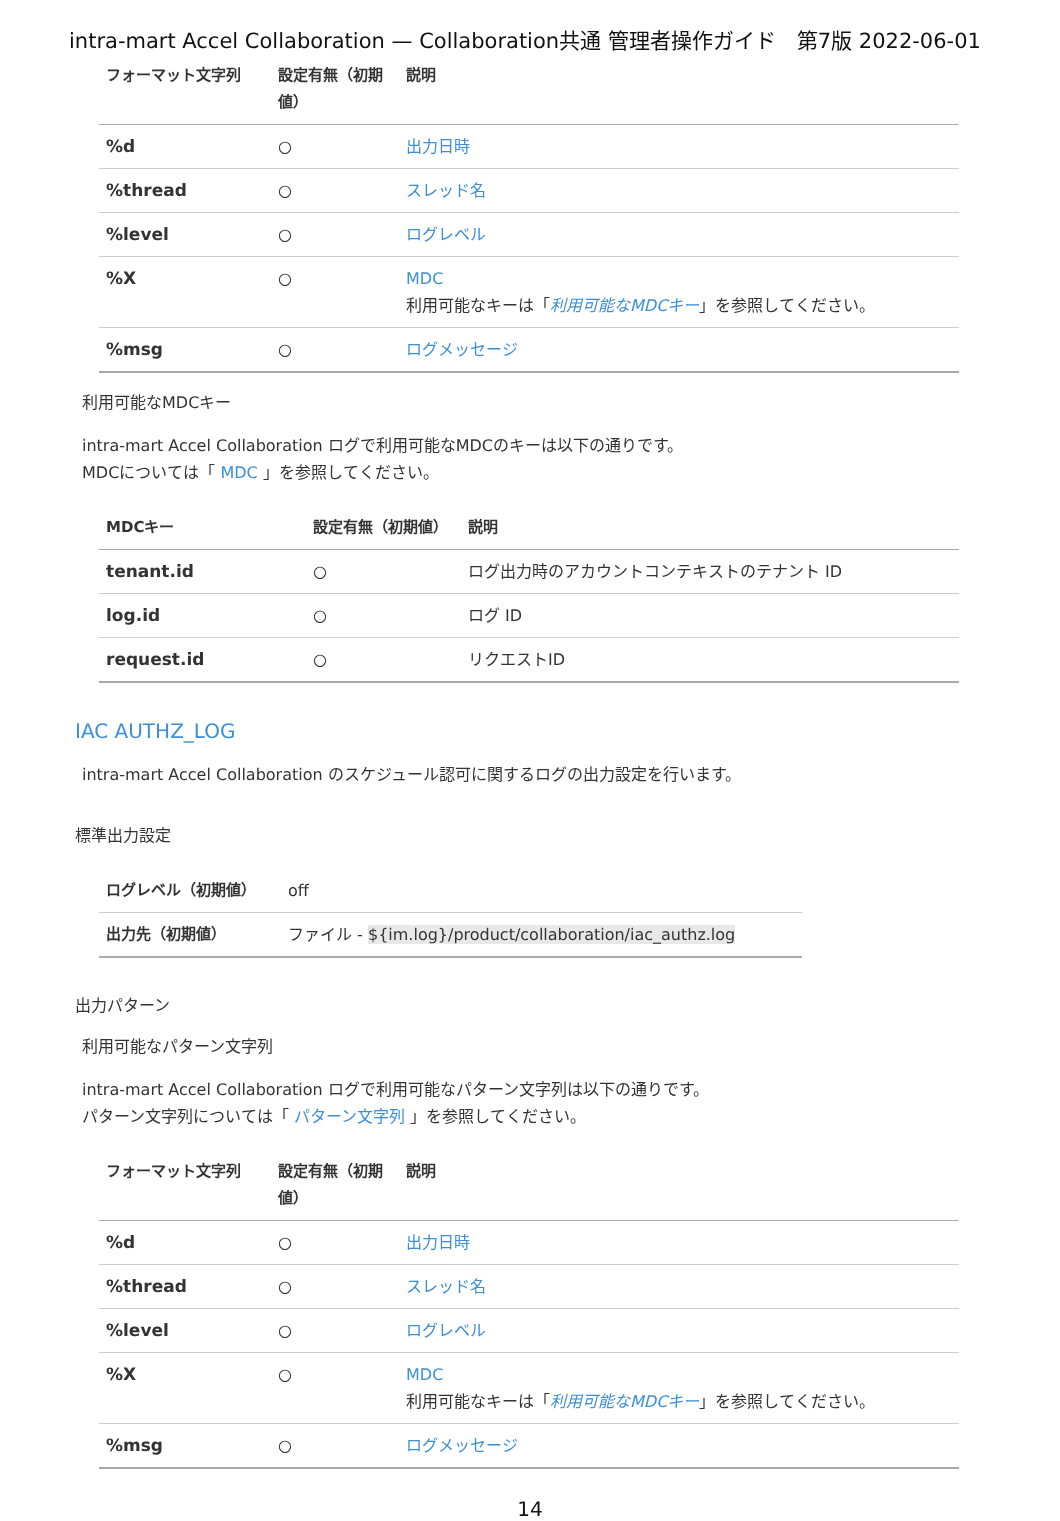intra-mart Accel Collaboration — Collaboration共通 管理者操作ガイド　第7版 2022-06-01
| フォーマット文字列 | 設定有無（初期値） | 説明 |
| --- | --- | --- |
| %d | ○ | 出力日時 |
| %thread | ○ | スレッド名 |
| %level | ○ | ログレベル |
| %X | ○ | MDC 利用可能なキーは「 利用可能なMDCキー 」を参照してください。 |
| %msg | ○ | ログメッセージ |
利用可能なMDCキー
intra-mart Accel Collaboration ログで利用可能なMDCのキーは以下の通りです。
MDCについては「 MDC 」を参照してください。
| MDCキー | 設定有無（初期値） | 説明 |
| --- | --- | --- |
| tenant.id | ○ | ログ出力時のアカウントコンテキストのテナント ID |
| log.id | ○ | ログ ID |
| request.id | ○ | リクエストID |
IAC AUTHZ_LOG
intra-mart Accel Collaboration のスケジュール認可に関するログの出力設定を行います。
標準出力設定
| ログレベル（初期値） | off |
| 出力先（初期値） | ファイル - ${im.log}/product/collaboration/iac_authz.log |
出力パターン
利用可能なパターン文字列
intra-mart Accel Collaboration ログで利用可能なパターン文字列は以下の通りです。
パターン文字列については「 パターン文字列 」を参照してください。
| フォーマット文字列 | 設定有無（初期値） | 説明 |
| --- | --- | --- |
| %d | ○ | 出力日時 |
| %thread | ○ | スレッド名 |
| %level | ○ | ログレベル |
| %X | ○ | MDC 利用可能なキーは「 利用可能なMDCキー 」を参照してください。 |
| %msg | ○ | ログメッセージ |
14